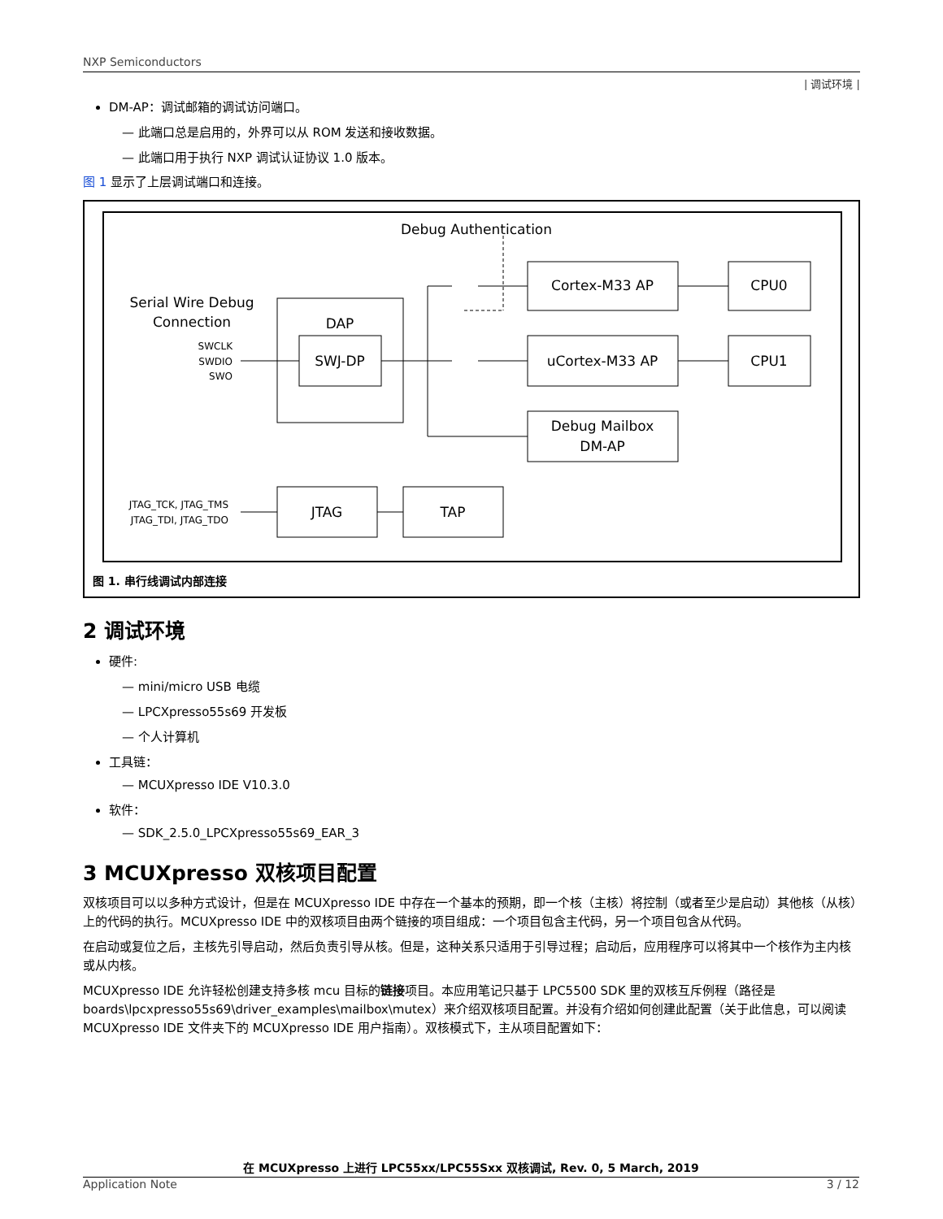NXP Semiconductors
| 调试环境 |
DM-AP：调试邮箱的调试访问端口。
— 此端口总是启用的，外界可以从 ROM 发送和接收数据。
— 此端口用于执行 NXP 调试认证协议 1.0 版本。
图 1 显示了上层调试端口和连接。
Debug Authentication
Serial Wire Debug
Connection
SWCLK
SWDIO
SWO
DAP
SWJ-DP
Cortex-M33 AP
uCortex-M33 AP
Debug Mailbox
DM-AP
CPU0
CPU1
JTAG_TCK, JTAG_TMS
JTAG_TDI, JTAG_TDO
JTAG
TAP
图 1. 串行线调试内部连接
2 调试环境
硬件:
— mini/micro USB 电缆
— LPCXpresso55s69 开发板
— 个人计算机
工具链：
— MCUXpresso IDE V10.3.0
软件：
— SDK_2.5.0_LPCXpresso55s69_EAR_3
3 MCUXpresso 双核项目配置
双核项目可以以多种方式设计，但是在 MCUXpresso IDE 中存在一个基本的预期，即一个核（主核）将控制（或者至少是启动）其他核（从核）上的代码的执行。MCUXpresso IDE 中的双核项目由两个链接的项目组成：一个项目包含主代码，另一个项目包含从代码。
在启动或复位之后，主核先引导启动，然后负责引导从核。但是，这种关系只适用于引导过程；启动后，应用程序可以将其中一个核作为主内核或从内核。
MCUXpresso IDE 允许轻松创建支持多核 mcu 目标的链接项目。本应用笔记只基于 LPC5500 SDK 里的双核互斥例程（路径是 boards\lpcxpresso55s69\driver_examples\mailbox\mutex）来介绍双核项目配置。并没有介绍如何创建此配置（关于此信息，可以阅读 MCUXpresso IDE 文件夹下的 MCUXpresso IDE 用户指南）。双核模式下，主从项目配置如下：
在 MCUXpresso 上进行 LPC55xx/LPC55Sxx 双核调试, Rev. 0, 5 March, 2019
Application Note 3 / 12